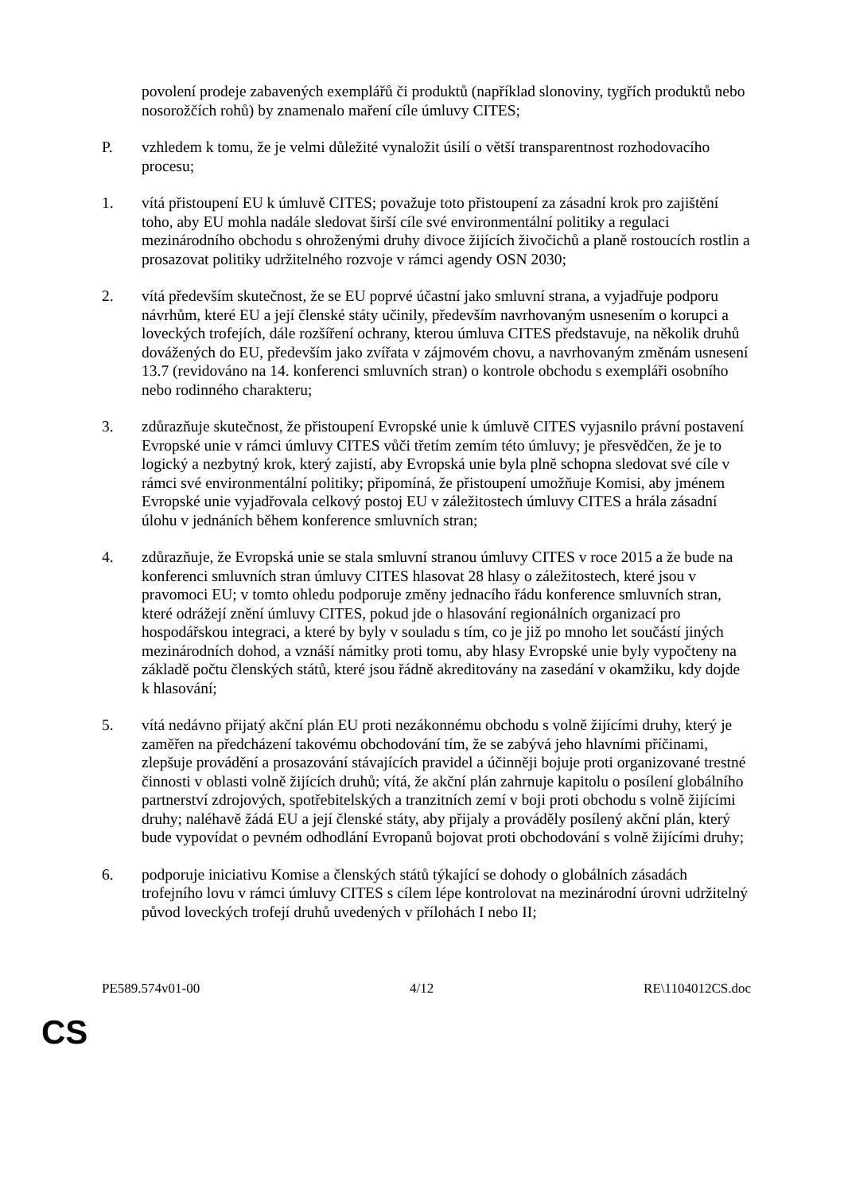povolení prodeje zabavených exemplářů či produktů (například slonoviny, tygřích produktů nebo nosorožčích rohů) by znamenalo maření cíle úmluvy CITES;
P. vzhledem k tomu, že je velmi důležité vynaložit úsilí o větší transparentnost rozhodovacího procesu;
1. vítá přistoupení EU k úmluvě CITES; považuje toto přistoupení za zásadní krok pro zajištění toho, aby EU mohla nadále sledovat širší cíle své environmentální politiky a regulaci mezinárodního obchodu s ohroženými druhy divoce žijících živočichů a planě rostoucích rostlin a prosazovat politiky udržitelného rozvoje v rámci agendy OSN 2030;
2. vítá především skutečnost, že se EU poprvé účastní jako smluvní strana, a vyjadřuje podporu návrhům, které EU a její členské státy učinily, především navrhovaným usnesením o korupci a loveckých trofejích, dále rozšíření ochrany, kterou úmluva CITES představuje, na několik druhů dovážených do EU, především jako zvířata v zájmovém chovu, a navrhovaným změnám usnesení 13.7 (revidováno na 14. konferenci smluvních stran) o kontrole obchodu s exempláři osobního nebo rodinného charakteru;
3. zdůrazňuje skutečnost, že přistoupení Evropské unie k úmluvě CITES vyjasnilo právní postavení Evropské unie v rámci úmluvy CITES vůči třetím zemím této úmluvy; je přesvědčen, že je to logický a nezbytný krok, který zajistí, aby Evropská unie byla plně schopna sledovat své cíle v rámci své environmentální politiky; připomíná, že přistoupení umožňuje Komisi, aby jménem Evropské unie vyjadřovala celkový postoj EU v záležitostech úmluvy CITES a hrála zásadní úlohu v jednáních během konference smluvních stran;
4. zdůrazňuje, že Evropská unie se stala smluvní stranou úmluvy CITES v roce 2015 a že bude na konferenci smluvních stran úmluvy CITES hlasovat 28 hlasy o záležitostech, které jsou v pravomoci EU; v tomto ohledu podporuje změny jednacího řádu konference smluvních stran, které odrážejí znění úmluvy CITES, pokud jde o hlasování regionálních organizací pro hospodářskou integraci, a které by byly v souladu s tím, co je již po mnoho let součástí jiných mezinárodních dohod, a vznáší námitky proti tomu, aby hlasy Evropské unie byly vypočteny na základě počtu členských států, které jsou řádně akreditovány na zasedání v okamžiku, kdy dojde k hlasování;
5. vítá nedávno přijatý akční plán EU proti nezákonnému obchodu s volně žijícími druhy, který je zaměřen na předcházení takovému obchodování tím, že se zabývá jeho hlavními příčinami, zlepšuje provádění a prosazování stávajících pravidel a účinněji bojuje proti organizované trestné činnosti v oblasti volně žijících druhů; vítá, že akční plán zahrnuje kapitolu o posílení globálního partnerství zdrojových, spotřebitelských a tranzitních zemí v boji proti obchodu s volně žijícími druhy; naléhavě žádá EU a její členské státy, aby přijaly a prováděly posílený akční plán, který bude vypovídat o pevném odhodlání Evropanů bojovat proti obchodování s volně žijícími druhy;
6. podporuje iniciativu Komise a členských států týkající se dohody o globálních zásadách trofejního lovu v rámci úmluvy CITES s cílem lépe kontrolovat na mezinárodní úrovni udržitelný původ loveckých trofejí druhů uvedených v přílohách I nebo II;
PE589.574v01-00 4/12 RE\1104012CS.doc
CS